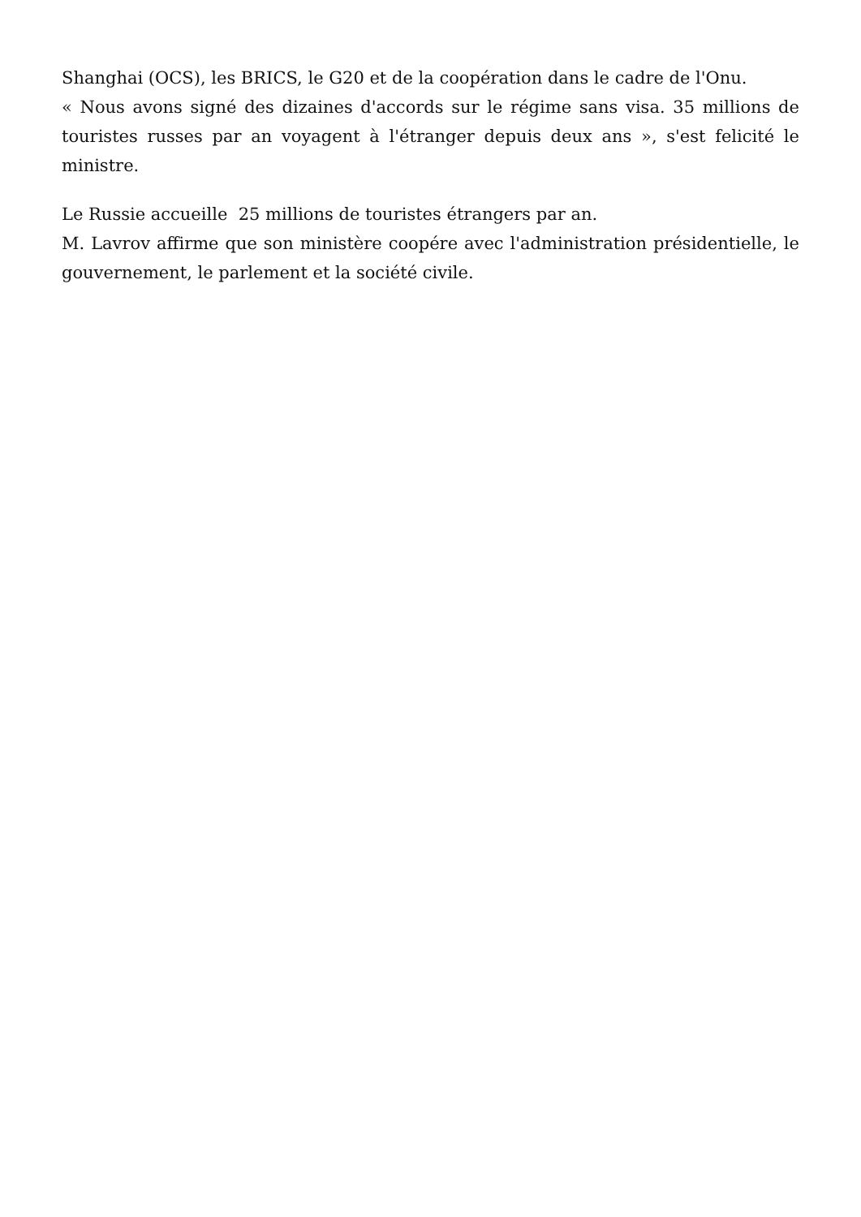Shanghai (OCS), les BRICS, le G20 et de la coopération dans le cadre de l'Onu.
« Nous avons signé des dizaines d'accords sur le régime sans visa. 35 millions de touristes russes par an voyagent à l'étranger depuis deux ans », s'est felicité le ministre.
Le Russie accueille 25 millions de touristes étrangers par an.
M. Lavrov affirme que son ministère coopére avec l'administration présidentielle, le gouvernement, le parlement et la société civile.